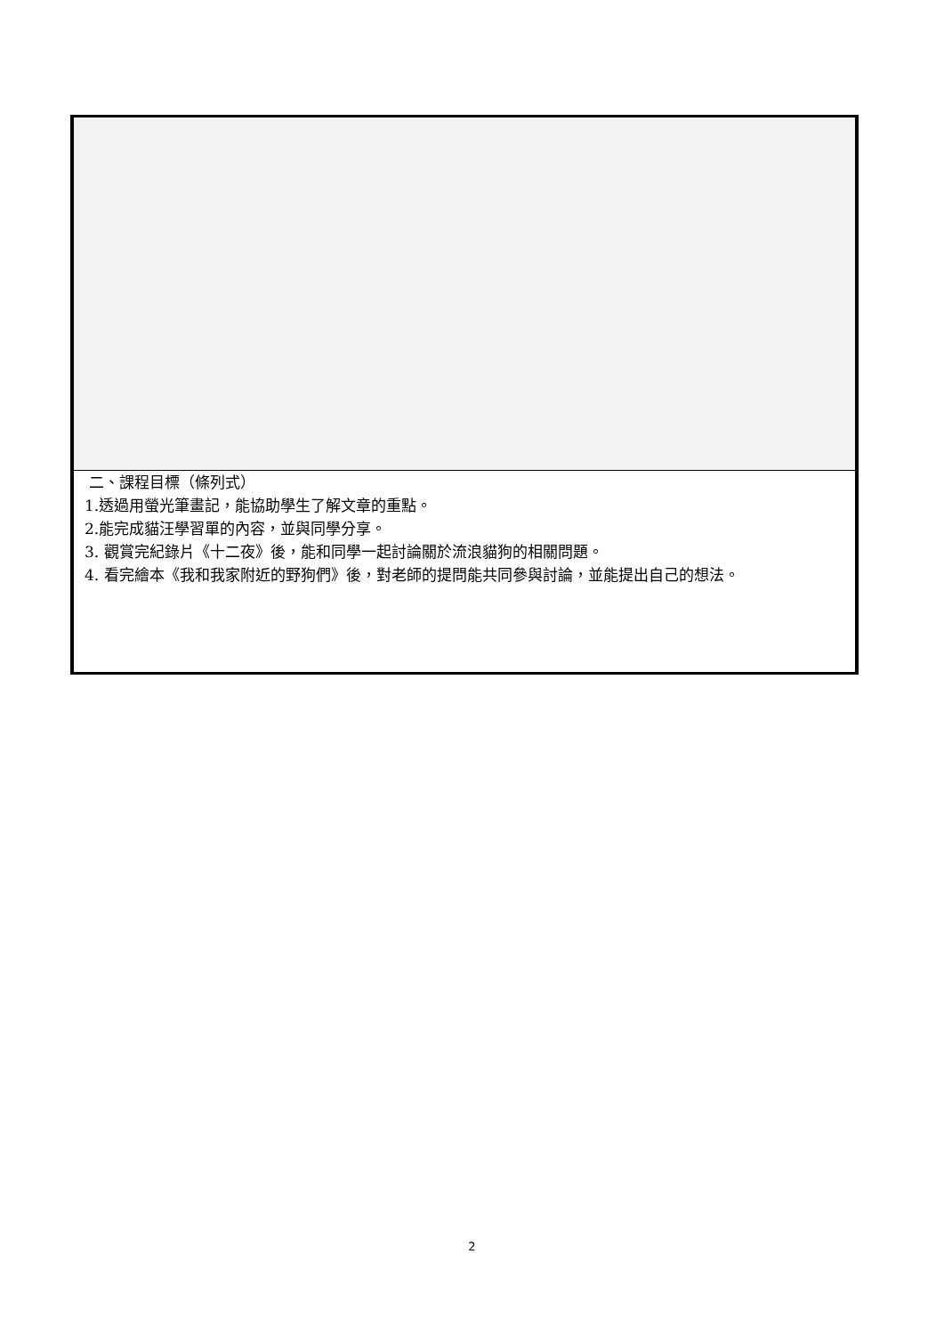| 二、課程目標（條列式） 1.透過用螢光筆畫記，能協助學生了解文章的重點。 2.能完成貓汪學習單的內容，並與同學分享。 3. 觀賞完紀錄片《十二夜》後，能和同學一起討論關於流浪貓狗的相關問題。 4. 看完繪本《我和我家附近的野狗們》後，對老師的提問能共同參與討論，並能提出自己的想法。 |
2